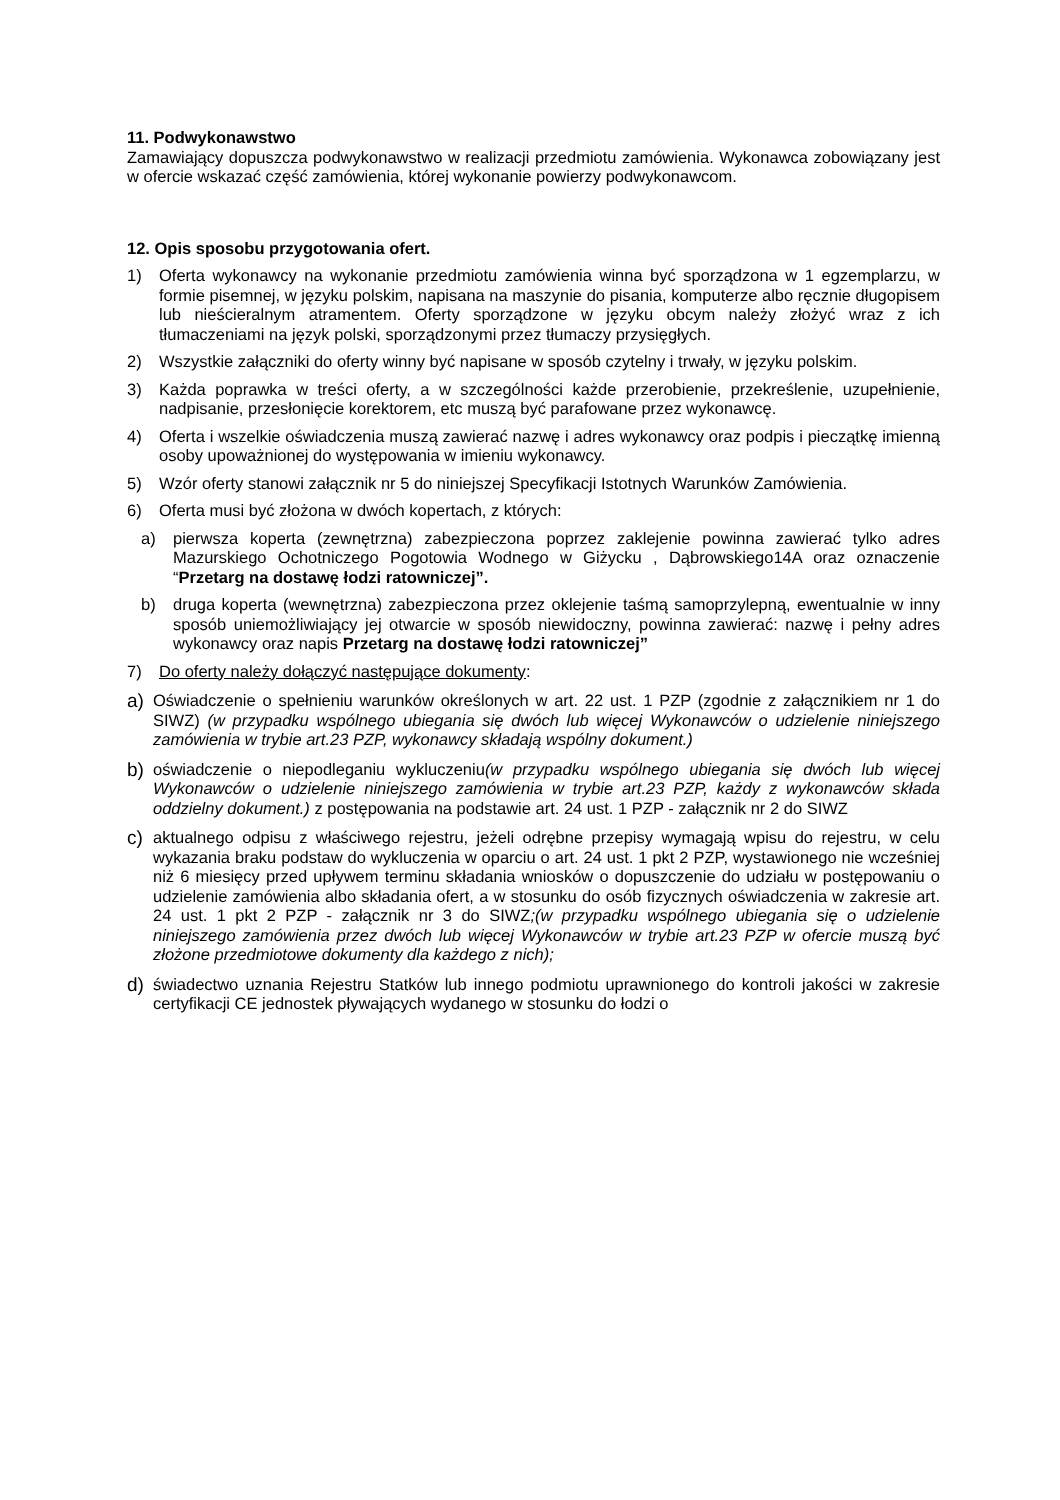11. Podwykonawstwo
Zamawiający dopuszcza podwykonawstwo w realizacji przedmiotu zamówienia. Wykonawca zobowiązany jest w ofercie wskazać część zamówienia, której wykonanie powierzy podwykonawcom.
12. Opis sposobu przygotowania ofert.
1) Oferta wykonawcy na wykonanie przedmiotu zamówienia winna być sporządzona w 1 egzemplarzu, w formie pisemnej, w języku polskim, napisana na maszynie do pisania, komputerze albo ręcznie długopisem lub nieścieralnym atramentem. Oferty sporządzone w języku obcym należy złożyć wraz z ich tłumaczeniami na język polski, sporządzonymi przez tłumaczy przysięgłych.
2) Wszystkie załączniki do oferty winny być napisane w sposób czytelny i trwały, w języku polskim.
3) Każda poprawka w treści oferty, a w szczególności każde przerobienie, przekreślenie, uzupełnienie, nadpisanie, przesłonięcie korektorem, etc muszą być parafowane przez wykonawcę.
4) Oferta i wszelkie oświadczenia muszą zawierać nazwę i adres wykonawcy oraz podpis i pieczątkę imienną osoby upoważnionej do występowania w imieniu wykonawcy.
5) Wzór oferty stanowi załącznik nr 5 do niniejszej Specyfikacji Istotnych Warunków Zamówienia.
6) Oferta musi być złożona w dwóch kopertach, z których:
a) pierwsza koperta (zewnętrzna) zabezpieczona poprzez zaklejenie powinna zawierać tylko adres Mazurskiego Ochotniczego Pogotowia Wodnego w Giżycku , Dąbrowskiego14A oraz oznaczenie “Przetarg na dostawę łodzi ratowniczej”.
b) druga koperta (wewnętrzna) zabezpieczona przez oklejenie taśmą samoprzylepną, ewentualnie w inny sposób uniemożliwiający jej otwarcie w sposób niewidoczny, powinna zawierać: nazwę i pełny adres wykonawcy oraz napis Przetarg na dostawę łodzi ratowniczej”
7) Do oferty należy dołączyć następujące dokumenty:
a)
Oświadczenie o spełnieniu warunków określonych w art. 22 ust. 1 PZP (zgodnie z załącznikiem nr 1 do SIWZ) (w przypadku wspólnego ubiegania się dwóch lub więcej Wykonawców o udzielenie niniejszego zamówienia w trybie art.23 PZP, wykonawcy składają wspólny dokument.)
b)
oświadczenie o niepodleganiu wykluczeniu(w przypadku wspólnego ubiegania się dwóch lub więcej Wykonawców o udzielenie niniejszego zamówienia w trybie art.23 PZP, każdy z wykonawców składa oddzielny dokument.) z postępowania na podstawie art. 24 ust. 1 PZP - załącznik nr 2 do SIWZ
c)
aktualnego odpisu z właściwego rejestru, jeżeli odrębne przepisy wymagają wpisu do rejestru, w celu wykazania braku podstaw do wykluczenia w oparciu o art. 24 ust. 1 pkt 2 PZP, wystawionego nie wcześniej niż 6 miesięcy przed upływem terminu składania wniosków o dopuszczenie do udziału w postępowaniu o udzielenie zamówienia albo składania ofert, a w stosunku do osób fizycznych oświadczenia w zakresie art. 24 ust. 1 pkt 2 PZP - załącznik nr 3 do SIWZ;(w przypadku wspólnego ubiegania się o udzielenie niniejszego zamówienia przez dwóch lub więcej Wykonawców w trybie art.23 PZP w ofercie muszą być złożone przedmiotowe dokumenty dla każdego z nich);
d)
świadectwo uznania Rejestru Statków lub innego podmiotu uprawnionego do kontroli jakości w zakresie certyfikacji CE jednostek pływających wydanego w stosunku do łodzi o